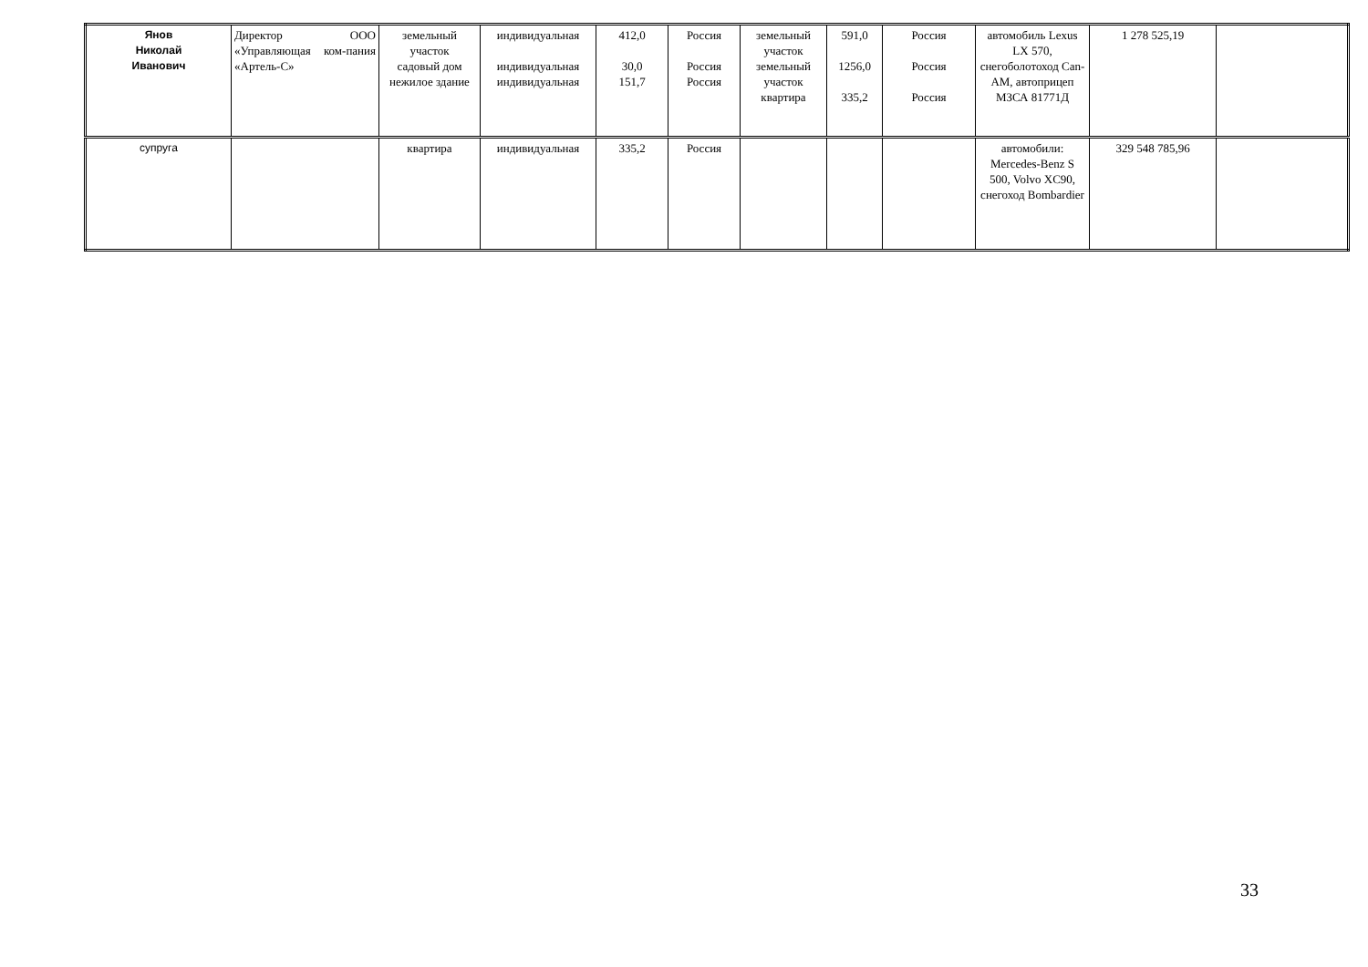| Янов Николай Иванович | Директор ООО «Управляющая ком-пания «Артель-С» | земельный участок садовый дом нежилое здание | индивидуальная индивидуальная индивидуальная | 412,0 30,0 151,7 | Россия Россия Россия | земельный участок земельный участок квартира | 591,0 1256,0 335,2 | Россия Россия Россия | автомобиль Lexus LX 570, снегоболотоход Can-AM, автоприцеп МЗСА 81771Д | 1 278 525,19 | |
| супруга | | квартира | индивидуальная | 335,2 | Россия | | | | автомобили: Mercedes-Benz S 500, Volvo XC90, снегоход Bombardier | 329 548 785,96 | |
33